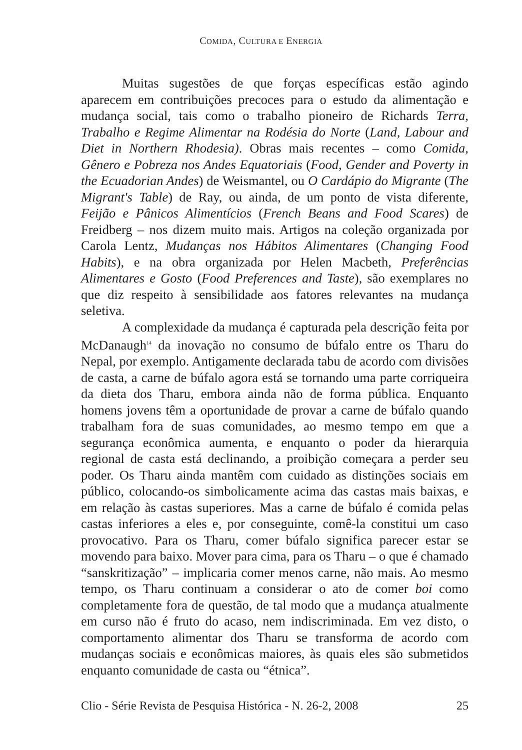COMIDA, CULTURA E ENERGIA
Muitas sugestões de que forças específicas estão agindo aparecem em contribuições precoces para o estudo da alimentação e mudança social, tais como o trabalho pioneiro de Richards Terra, Trabalho e Regime Alimentar na Rodésia do Norte (Land, Labour and Diet in Northern Rhodesia). Obras mais recentes – como Comida, Gênero e Pobreza nos Andes Equatoriais (Food, Gender and Poverty in the Ecuadorian Andes) de Weismantel, ou O Cardápio do Migrante (The Migrant's Table) de Ray, ou ainda, de um ponto de vista diferente, Feijão e Pânicos Alimentícios (French Beans and Food Scares) de Freidberg – nos dizem muito mais. Artigos na coleção organizada por Carola Lentz, Mudanças nos Hábitos Alimentares (Changing Food Habits), e na obra organizada por Helen Macbeth, Preferências Alimentares e Gosto (Food Preferences and Taste), são exemplares no que diz respeito à sensibilidade aos fatores relevantes na mudança seletiva.
A complexidade da mudança é capturada pela descrição feita por McDanaugh<sup>14</sup> da inovação no consumo de búfalo entre os Tharu do Nepal, por exemplo. Antigamente declarada tabu de acordo com divisões de casta, a carne de búfalo agora está se tornando uma parte corriqueira da dieta dos Tharu, embora ainda não de forma pública. Enquanto homens jovens têm a oportunidade de provar a carne de búfalo quando trabalham fora de suas comunidades, ao mesmo tempo em que a segurança econômica aumenta, e enquanto o poder da hierarquia regional de casta está declinando, a proibição começara a perder seu poder. Os Tharu ainda mantêm com cuidado as distinções sociais em público, colocando-os simbolicamente acima das castas mais baixas, e em relação às castas superiores. Mas a carne de búfalo é comida pelas castas inferiores a eles e, por conseguinte, comê-la constitui um caso provocativo. Para os Tharu, comer búfalo significa parecer estar se movendo para baixo. Mover para cima, para os Tharu – o que é chamado “sanskritização” – implicaria comer menos carne, não mais. Ao mesmo tempo, os Tharu continuam a considerar o ato de comer boi como completamente fora de questão, de tal modo que a mudança atualmente em curso não é fruto do acaso, nem indiscriminada. Em vez disto, o comportamento alimentar dos Tharu se transforma de acordo com mudanças sociais e econômicas maiores, às quais eles são submetidos enquanto comunidade de casta ou “étnica”.
Clio - Série Revista de Pesquisa Histórica - N. 26-2, 2008 25